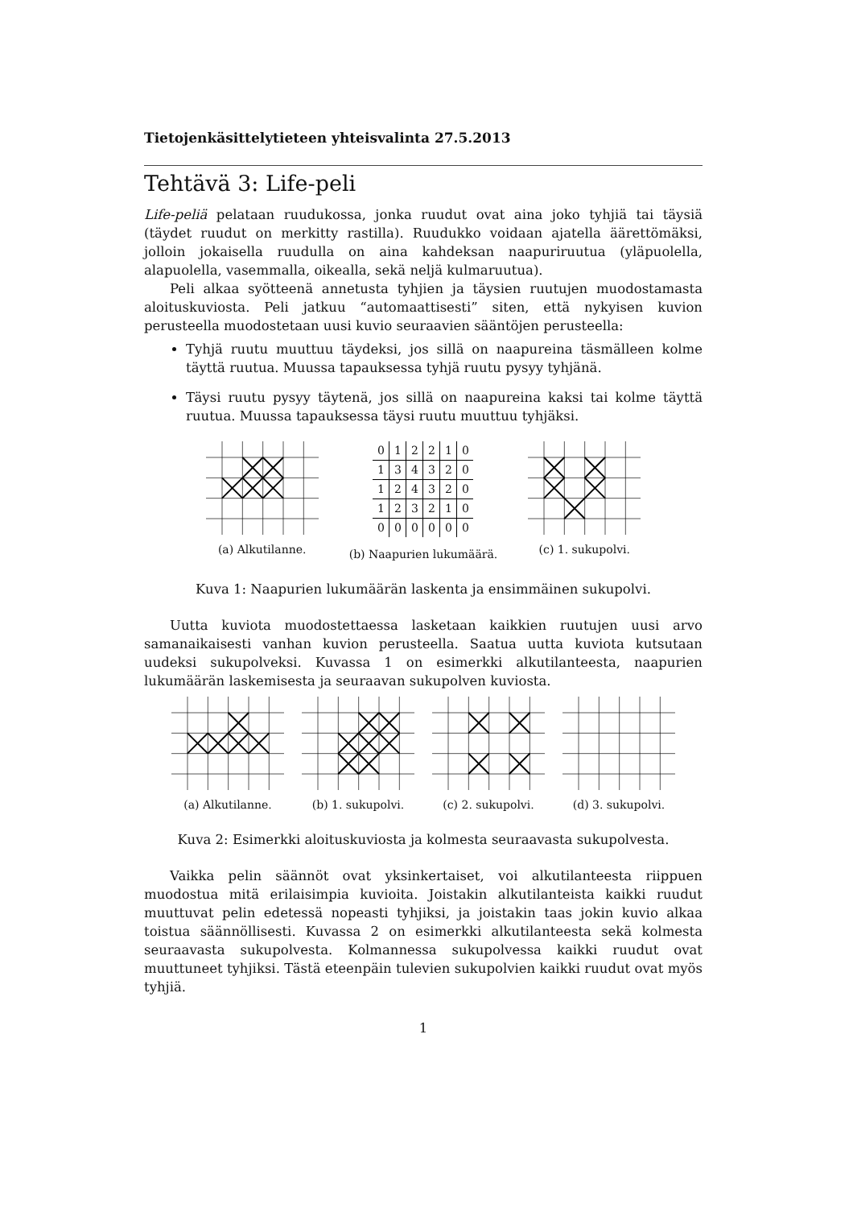Tietojenkäsittelytieteen yhteisvalinta 27.5.2013
Tehtävä 3: Life-peli
Life-peliä pelataan ruudukossa, jonka ruudut ovat aina joko tyhjiä tai täysiä (täydet ruudut on merkitty rastilla). Ruudukko voidaan ajatella äärettömäksi, jolloin jokaisella ruudulla on aina kahdeksan naapuriruutua (yläpuolella, alapuolella, vasemmalla, oikealla, sekä neljä kulmaruutua).
Peli alkaa syötteenä annetusta tyhjien ja täysien ruutujen muodostamasta aloituskuviosta. Peli jatkuu “automaattisesti” siten, että nykyisen kuvion perusteella muodostetaan uusi kuvio seuraavien sääntöjen perusteella:
Tyhjä ruutu muuttuu täydeksi, jos sillä on naapureina täsmälleen kolme täyttä ruutua. Muussa tapauksessa tyhjä ruutu pysyy tyhjänä.
Täysi ruutu pysyy täytenä, jos sillä on naapureina kaksi tai kolme täyttä ruutua. Muussa tapauksessa täysi ruutu muuttuu tyhjäksi.
(a) Alkutilanne.
| 0 | 1 | 2 | 2 | 1 | 0 |
| 1 | 3 | 4 | 3 | 2 | 0 |
| 1 | 2 | 4 | 3 | 2 | 0 |
| 1 | 2 | 3 | 2 | 1 | 0 |
| 0 | 0 | 0 | 0 | 0 | 0 |
(b) Naapurien lukumäärä.
(c) 1. sukupolvi.
Kuva 1: Naapurien lukumäärän laskenta ja ensimmäinen sukupolvi.
Uutta kuviota muodostettaessa lasketaan kaikkien ruutujen uusi arvo samanaikaisesti vanhan kuvion perusteella. Saatua uutta kuviota kutsutaan uudeksi sukupolveksi. Kuvassa 1 on esimerkki alkutilanteesta, naapurien lukumäärän laskemisesta ja seuraavan sukupolven kuviosta.
(a) Alkutilanne. (b) 1. sukupolvi. (c) 2. sukupolvi. (d) 3. sukupolvi.
Kuva 2: Esimerkki aloituskuviosta ja kolmesta seuraavasta sukupolvesta.
Vaikka pelin säännöt ovat yksinkertaiset, voi alkutilanteesta riippuen muodostua mitä erilaisimpia kuvioita. Joistakin alkutilanteista kaikki ruudut muuttuvat pelin edetessä nopeasti tyhjiksi, ja joistakin taas jokin kuvio alkaa toistua säännöllisesti. Kuvassa 2 on esimerkki alkutilanteesta sekä kolmesta seuraavasta sukupolvesta. Kolmannessa sukupolvessa kaikki ruudut ovat muuttuneet tyhjiksi. Tästä eteenpäin tulevien sukupolvien kaikki ruudut ovat myös tyhjiä.
1